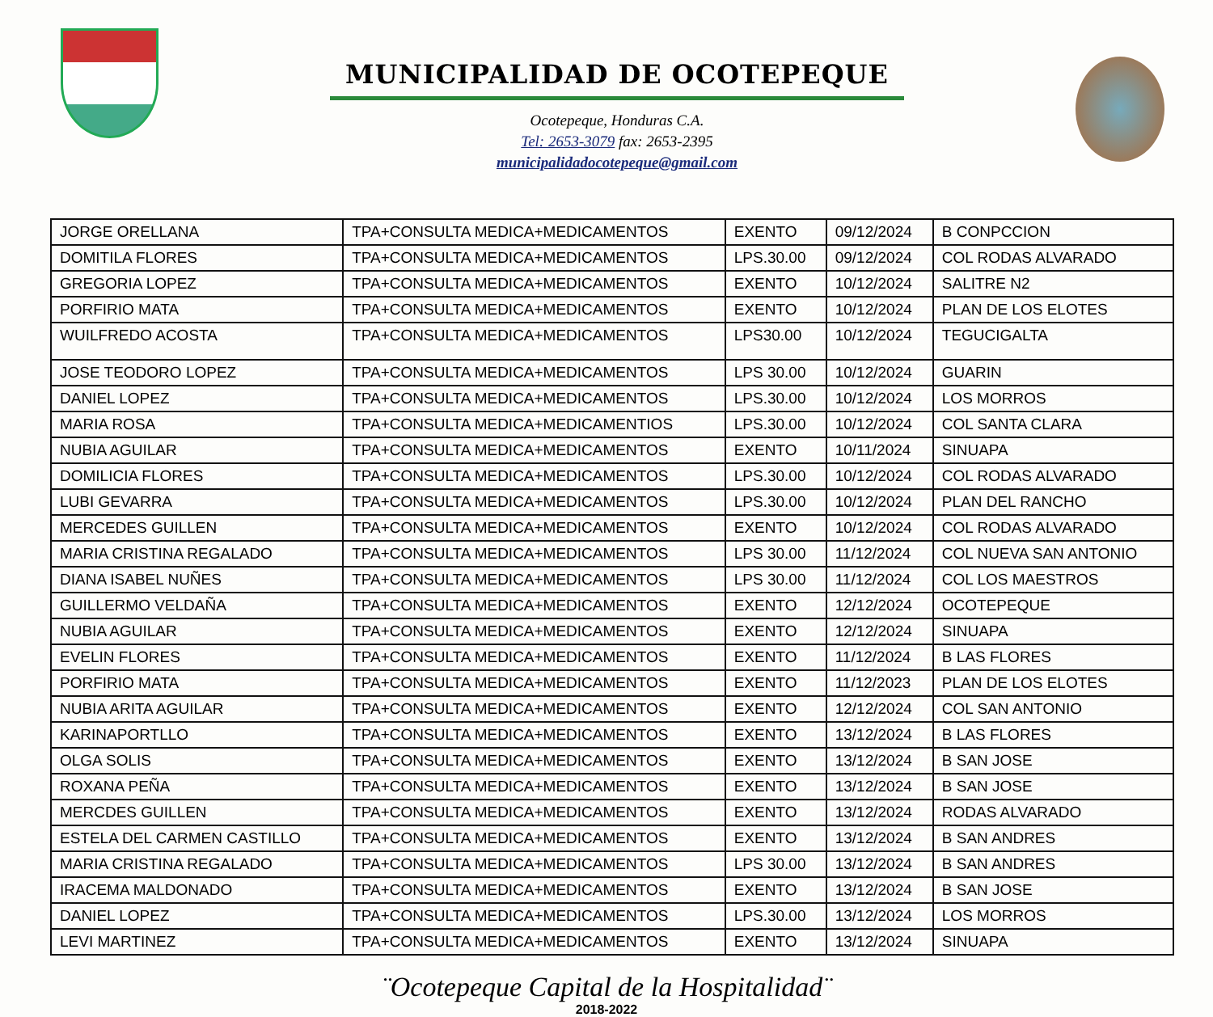MUNICIPALIDAD DE OCOTEPEQUE
Ocotepeque, Honduras C.A.
Tel: 2653-3079 fax: 2653-2395
municipalidadocotepeque@gmail.com
| JORGE ORELLANA | TPA+CONSULTA MEDICA+MEDICAMENTOS | EXENTO | 09/12/2024 | B CONPCCION |
| DOMITILA FLORES | TPA+CONSULTA MEDICA+MEDICAMENTOS | LPS.30.00 | 09/12/2024 | COL RODAS ALVARADO |
| GREGORIA LOPEZ | TPA+CONSULTA MEDICA+MEDICAMENTOS | EXENTO | 10/12/2024 | SALITRE N2 |
| PORFIRIO MATA | TPA+CONSULTA MEDICA+MEDICAMENTOS | EXENTO | 10/12/2024 | PLAN DE LOS ELOTES |
| WUILFREDO ACOSTA | TPA+CONSULTA MEDICA+MEDICAMENTOS | LPS30.00 | 10/12/2024 | TEGUCIGALTA |
| JOSE TEODORO LOPEZ | TPA+CONSULTA MEDICA+MEDICAMENTOS | LPS 30.00 | 10/12/2024 | GUARIN |
| DANIEL LOPEZ | TPA+CONSULTA MEDICA+MEDICAMENTOS | LPS.30.00 | 10/12/2024 | LOS MORROS |
| MARIA ROSA | TPA+CONSULTA MEDICA+MEDICAMENTIOS | LPS.30.00 | 10/12/2024 | COL SANTA CLARA |
| NUBIA AGUILAR | TPA+CONSULTA MEDICA+MEDICAMENTOS | EXENTO | 10/11/2024 | SINUAPA |
| DOMILICIA FLORES | TPA+CONSULTA MEDICA+MEDICAMENTOS | LPS.30.00 | 10/12/2024 | COL RODAS ALVARADO |
| LUBI GEVARRA | TPA+CONSULTA MEDICA+MEDICAMENTOS | LPS.30.00 | 10/12/2024 | PLAN DEL RANCHO |
| MERCEDES GUILLEN | TPA+CONSULTA MEDICA+MEDICAMENTOS | EXENTO | 10/12/2024 | COL RODAS ALVARADO |
| MARIA CRISTINA REGALADO | TPA+CONSULTA MEDICA+MEDICAMENTOS | LPS 30.00 | 11/12/2024 | COL NUEVA SAN ANTONIO |
| DIANA ISABEL NUÑES | TPA+CONSULTA MEDICA+MEDICAMENTOS | LPS 30.00 | 11/12/2024 | COL LOS MAESTROS |
| GUILLERMO VELDAÑA | TPA+CONSULTA MEDICA+MEDICAMENTOS | EXENTO | 12/12/2024 | OCOTEPEQUE |
| NUBIA AGUILAR | TPA+CONSULTA MEDICA+MEDICAMENTOS | EXENTO | 12/12/2024 | SINUAPA |
| EVELIN FLORES | TPA+CONSULTA MEDICA+MEDICAMENTOS | EXENTO | 11/12/2024 | B LAS FLORES |
| PORFIRIO MATA | TPA+CONSULTA MEDICA+MEDICAMENTOS | EXENTO | 11/12/2023 | PLAN DE LOS ELOTES |
| NUBIA ARITA AGUILAR | TPA+CONSULTA MEDICA+MEDICAMENTOS | EXENTO | 12/12/2024 | COL SAN ANTONIO |
| KARINAPORTLLO | TPA+CONSULTA MEDICA+MEDICAMENTOS | EXENTO | 13/12/2024 | B LAS FLORES |
| OLGA SOLIS | TPA+CONSULTA MEDICA+MEDICAMENTOS | EXENTO | 13/12/2024 | B SAN JOSE |
| ROXANA PEÑA | TPA+CONSULTA MEDICA+MEDICAMENTOS | EXENTO | 13/12/2024 | B SAN JOSE |
| MERCDES GUILLEN | TPA+CONSULTA MEDICA+MEDICAMENTOS | EXENTO | 13/12/2024 | RODAS ALVARADO |
| ESTELA DEL CARMEN CASTILLO | TPA+CONSULTA MEDICA+MEDICAMENTOS | EXENTO | 13/12/2024 | B SAN ANDRES |
| MARIA CRISTINA REGALADO | TPA+CONSULTA MEDICA+MEDICAMENTOS | LPS 30.00 | 13/12/2024 | B SAN ANDRES |
| IRACEMA MALDONADO | TPA+CONSULTA MEDICA+MEDICAMENTOS | EXENTO | 13/12/2024 | B SAN JOSE |
| DANIEL LOPEZ | TPA+CONSULTA MEDICA+MEDICAMENTOS | LPS.30.00 | 13/12/2024 | LOS MORROS |
| LEVI MARTINEZ | TPA+CONSULTA MEDICA+MEDICAMENTOS | EXENTO | 13/12/2024 | SINUAPA |
¨Ocotepeque Capital de la Hospitalidad¨
2018-2022